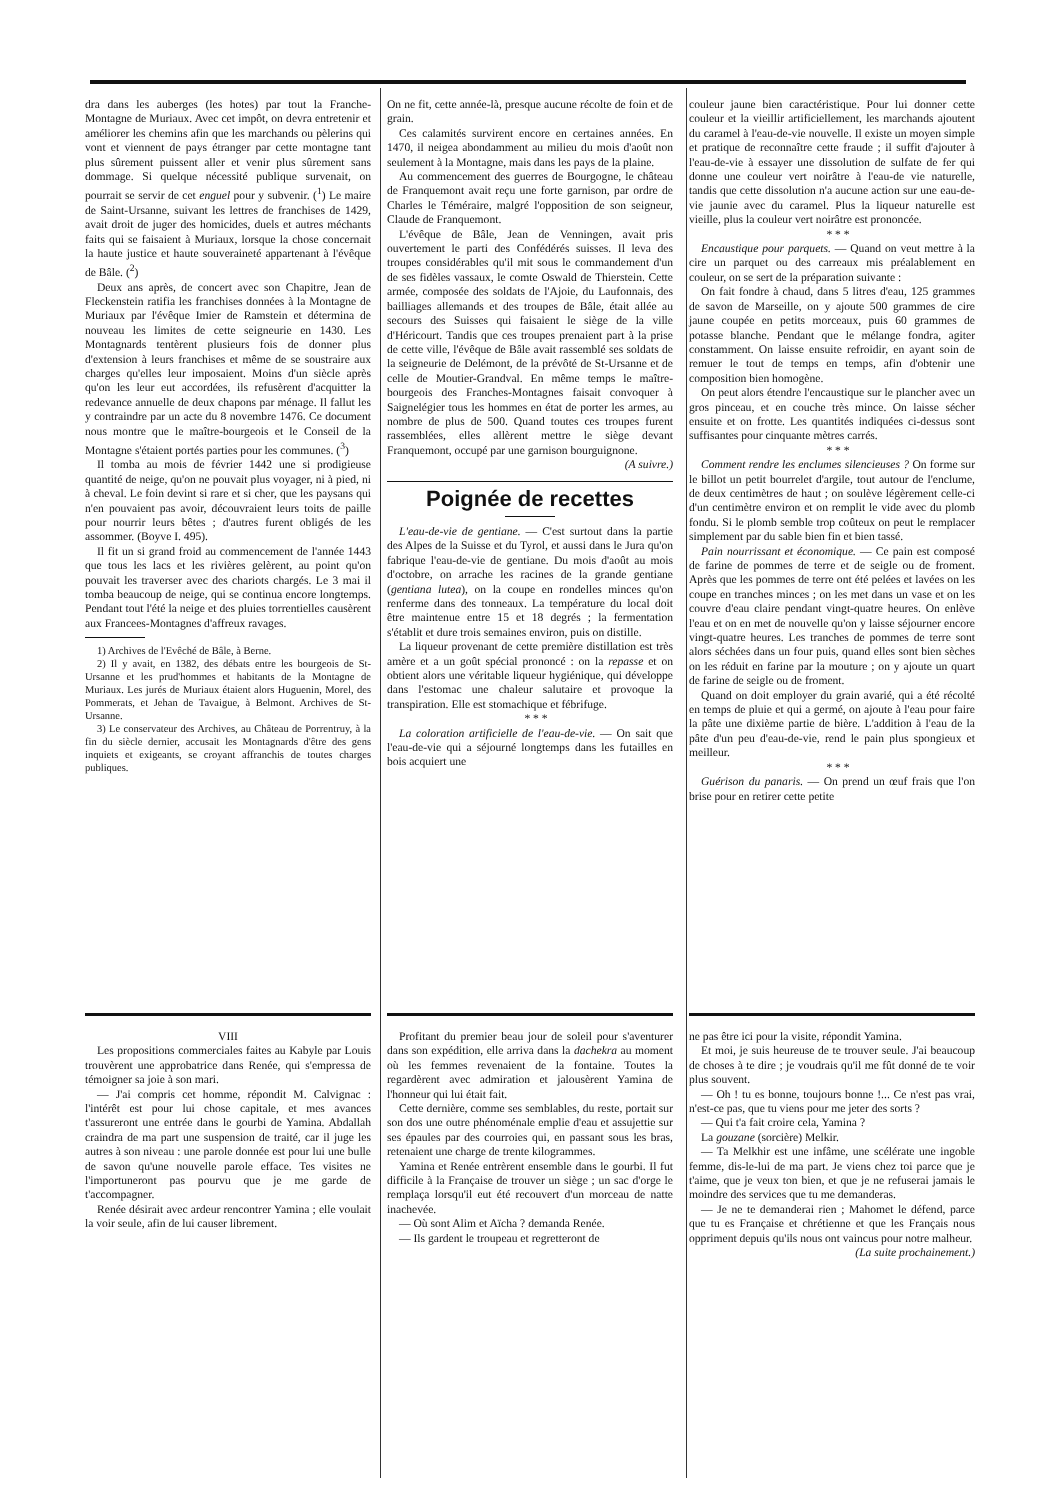dra dans les auberges (les hotes) par tout la Franche-Montagne de Muriaux. Avec cet impôt, on devra entretenir et améliorer les chemins afin que les marchands ou pèlerins qui vont et viennent de pays étranger par cette montagne tant plus sûrement puissent aller et venir plus sûrement sans dommage. Si quelque nécessité publique survenait, on pourrait se servir de cet enguel pour y subvenir. (<sup>1</sup>) Le maire de Saint-Ursanne, suivant les lettres de franchises de 1429, avait droit de juger des homicides, duels et autres méchants faits qui se faisaient à Muriaux, lorsque la chose concernait la haute justice et haute souveraineté appartenant à l'évêque de Bâle. (<sup>2</sup>)
Deux ans après, de concert avec son Chapitre, Jean de Fleckenstein ratifia les franchises données à la Montagne de Muriaux par l'évêque Imier de Ramstein et détermina de nouveau les limites de cette seigneurie en 1430. Les Montagnards tentèrent plusieurs fois de donner plus d'extension à leurs franchises et même de se soustraire aux charges qu'elles leur imposaient. Moins d'un siècle après qu'on les leur eut accordées, ils refusèrent d'acquitter la redevance annuelle de deux chapons par ménage. Il fallut les y contraindre par un acte du 8 novembre 1476. Ce document nous montre que le maître-bourgeois et le Conseil de la Montagne s'étaient portés parties pour les communes. (<sup>3</sup>)
Il tomba au mois de février 1442 une si prodigieuse quantité de neige, qu'on ne pouvait plus voyager, ni à pied, ni à cheval. Le foin devint si rare et si cher, que les paysans qui n'en pouvaient pas avoir, découvraient leurs toits de paille pour nourrir leurs bêtes ; d'autres furent obligés de les assommer. (Boyve I. 495).
Il fit un si grand froid au commencement de l'année 1443 que tous les lacs et les rivières gelèrent, au point qu'on pouvait les traverser avec des chariots chargés. Le 3 mai il tomba beaucoup de neige, qui se continua encore longtemps. Pendant tout l'été la neige et des pluies torrentielles causèrent aux Francees-Montagnes d'affreux ravages.
1) Archives de l'Evêché de Bâle, à Berne.
2) Il y avait, en 1382, des débats entre les bourgeois de St-Ursanne et les prud'hommes et habitants de la Montagne de Muriaux. Les jurés de Muriaux étaient alors Huguenin, Morel, des Pommerats, et Jehan de Tavaigue, à Belmont. Archives de St-Ursanne.
3) Le conservateur des Archives, au Château de Porrentruy, à la fin du siècle dernier, accusait les Montagnards d'être des gens inquiets et exigeants, se croyant affranchis de toutes charges publiques.
On ne fit, cette année-là, presque aucune récolte de foin et de grain.
Ces calamités survirent encore en certaines années. En 1470, il neigea abondamment au milieu du mois d'août non seulement à la Montagne, mais dans les pays de la plaine.
Au commencement des guerres de Bourgogne, le château de Franquemont avait reçu une forte garnison, par ordre de Charles le Téméraire, malgré l'opposition de son seigneur, Claude de Franquemont.
L'évêque de Bâle, Jean de Venningen, avait pris ouvertement le parti des Confédérés suisses. Il leva des troupes considérables qu'il mit sous le commandement d'un de ses fidèles vassaux, le comte Oswald de Thierstein. Cette armée, composée des soldats de l'Ajoie, du Laufonnais, des bailliages allemands et des troupes de Bâle, était allée au secours des Suisses qui faisaient le siège de la ville d'Héricourt. Tandis que ces troupes prenaient part à la prise de cette ville, l'évêque de Bâle avait rassemblé ses soldats de la seigneurie de Delémont, de la prévôté de St-Ursanne et de celle de Moutier-Grandval. En même temps le maître-bourgeois des Franches-Montagnes faisait convoquer à Saignelégier tous les hommes en état de porter les armes, au nombre de plus de 500. Quand toutes ces troupes furent rassemblées, elles allèrent mettre le siège devant Franquemont, occupé par une garnison bourguignone.
(A suivre.)
Poignée de recettes
L'eau-de-vie de gentiane. — C'est surtout dans la partie des Alpes de la Suisse et du Tyrol, et aussi dans le Jura qu'on fabrique l'eau-de-vie de gentiane. Du mois d'août au mois d'octobre, on arrache les racines de la grande gentiane (gentiana lutea), on la coupe en rondelles minces qu'on renferme dans des tonneaux. La température du local doit être maintenue entre 15 et 18 degrés ; la fermentation s'établit et dure trois semaines environ, puis on distille.
La liqueur provenant de cette première distillation est très amère et a un goût spécial prononcé : on la repasse et on obtient alors une véritable liqueur hygiénique, qui développe dans l'estomac une chaleur salutaire et provoque la transpiration. Elle est stomachique et fébrifuge.
* * *
La coloration artificielle de l'eau-de-vie. — On sait que l'eau-de-vie qui a séjourné longtemps dans les futailles en bois acquiert une
couleur jaune bien caractéristique. Pour lui donner cette couleur et la vieillir artificiellement, les marchands ajoutent du caramel à l'eau-de-vie nouvelle. Il existe un moyen simple et pratique de reconnaître cette fraude ; il suffit d'ajouter à l'eau-de-vie à essayer une dissolution de sulfate de fer qui donne une couleur vert noirâtre à l'eau-de vie naturelle, tandis que cette dissolution n'a aucune action sur une eau-de-vie jaunie avec du caramel. Plus la liqueur naturelle est vieille, plus la couleur vert noirâtre est prononcée.
* * *
Encaustique pour parquets. — Quand on veut mettre à la cire un parquet ou des carreaux mis préalablement en couleur, on se sert de la préparation suivante :
On fait fondre à chaud, dans 5 litres d'eau, 125 grammes de savon de Marseille, on y ajoute 500 grammes de cire jaune coupée en petits morceaux, puis 60 grammes de potasse blanche. Pendant que le mélange fondra, agiter constamment. On laisse ensuite refroidir, en ayant soin de remuer le tout de temps en temps, afin d'obtenir une composition bien homogène.
On peut alors étendre l'encaustique sur le plancher avec un gros pinceau, et en couche très mince. On laisse sécher ensuite et on frotte. Les quantités indiquées ci-dessus sont suffisantes pour cinquante mètres carrés.
* * *
Comment rendre les enclumes silencieuses ? On forme sur le billot un petit bourrelet d'argile, tout autour de l'enclume, de deux centimètres de haut ; on soulève légèrement celle-ci d'un centimètre environ et on remplit le vide avec du plomb fondu. Si le plomb semble trop coûteux on peut le remplacer simplement par du sable bien fin et bien tassé.
Pain nourrissant et économique. — Ce pain est composé de farine de pommes de terre et de seigle ou de froment. Après que les pommes de terre ont été pelées et lavées on les coupe en tranches minces ; on les met dans un vase et on les couvre d'eau claire pendant vingt-quatre heures. On enlève l'eau et on en met de nouvelle qu'on y laisse séjourner encore vingt-quatre heures. Les tranches de pommes de terre sont alors séchées dans un four puis, quand elles sont bien sèches on les réduit en farine par la mouture ; on y ajoute un quart de farine de seigle ou de froment.
Quand on doit employer du grain avarié, qui a été récolté en temps de pluie et qui a germé, on ajoute à l'eau pour faire la pâte une dixième partie de bière. L'addition à l'eau de la pâte d'un peu d'eau-de-vie, rend le pain plus spongieux et meilleur.
* * *
Guérison du panaris. — On prend un œuf frais que l'on brise pour en retirer cette petite
VIII
Les propositions commerciales faites au Kabyle par Louis trouvèrent une approbatrice dans Renée, qui s'empressa de témoigner sa joie à son mari.
— J'ai compris cet homme, répondit M. Calvignac : l'intérêt est pour lui chose capitale, et mes avances t'assureront une entrée dans le gourbi de Yamina. Abdallah craindra de ma part une suspension de traité, car il juge les autres à son niveau : une parole donnée est pour lui une bulle de savon qu'une nouvelle parole efface. Tes visites ne l'importuneront pas pourvu que je me garde de t'accompagner.
Renée désirait avec ardeur rencontrer Yamina ; elle voulait la voir seule, afin de lui causer librement.
Profitant du premier beau jour de soleil pour s'aventurer dans son expédition, elle arriva dans la dachekra au moment où les femmes revenaient de la fontaine. Toutes la regardèrent avec admiration et jalousèrent Yamina de l'honneur qui lui était fait.
Cette dernière, comme ses semblables, du reste, portait sur son dos une outre phénoménale emplie d'eau et assujettie sur ses épaules par des courroies qui, en passant sous les bras, retenaient une charge de trente kilogrammes.
Yamina et Renée entrèrent ensemble dans le gourbi. Il fut difficile à la Française de trouver un siège ; un sac d'orge le remplaça lorsqu'il eut été recouvert d'un morceau de natte inachevée.
— Où sont Alim et Aïcha ? demanda Renée.
— Ils gardent le troupeau et regretteront de
ne pas être ici pour la visite, répondit Yamina.
Et moi, je suis heureuse de te trouver seule. J'ai beaucoup de choses à te dire ; je voudrais qu'il me fût donné de te voir plus souvent.
— Oh ! tu es bonne, toujours bonne !... Ce n'est pas vrai, n'est-ce pas, que tu viens pour me jeter des sorts ?
— Qui t'a fait croire cela, Yamina ?
La gouzane (sorcière) Melkir.
— Ta Melkhir est une infâme, une scélérate une ingoble femme, dis-le-lui de ma part. Je viens chez toi parce que je t'aime, que je veux ton bien, et que je ne refuserai jamais le moindre des services que tu me demanderas.
— Je ne te demanderai rien ; Mahomet le défend, parce que tu es Française et chrétienne et que les Français nous oppriment depuis qu'ils nous ont vaincus pour notre malheur.
(La suite prochainement.)